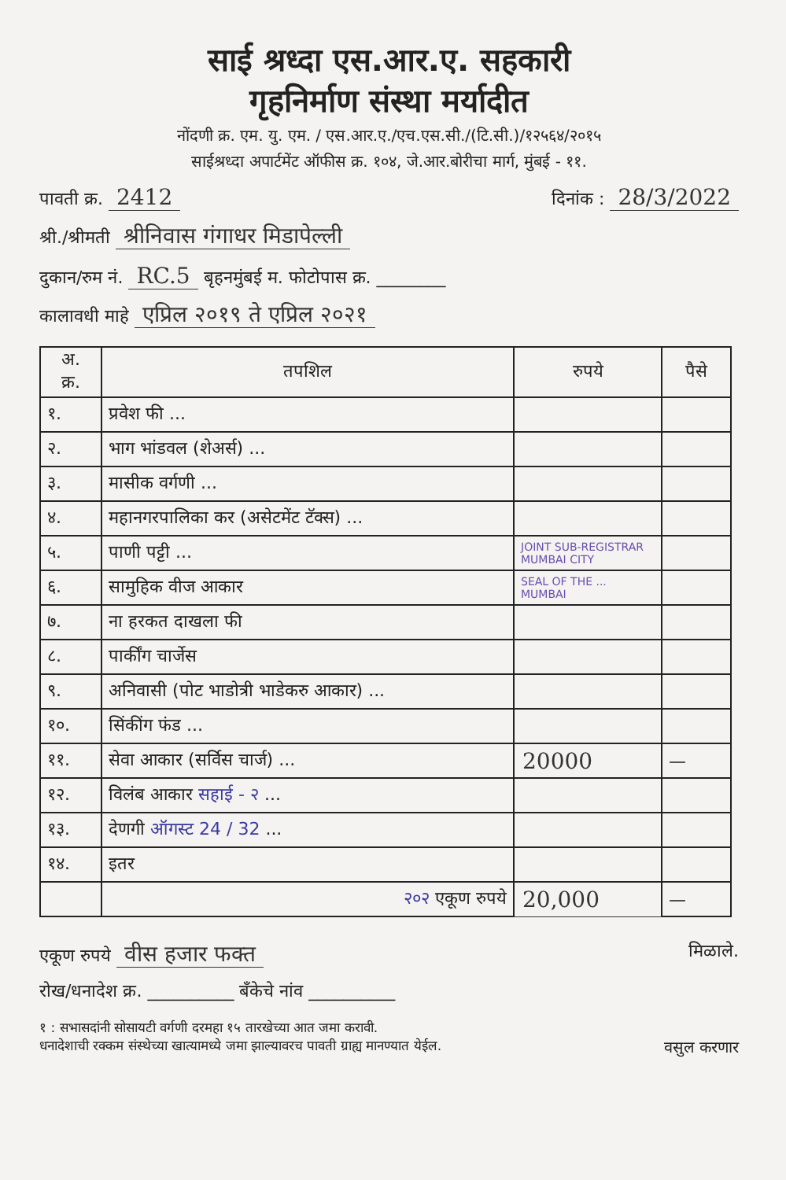साई श्रध्दा एस.आर.ए. सहकारी
गृहनिर्माण संस्था मर्यादीत
नोंदणी क्र. एम. यु. एम. / एस.आर.ए./एच.एस.सी./(टि.सी.)/१२५६४/२०१५
साईश्रध्दा अपार्टमेंट ऑफीस क्र. १०४, जे.आर.बोरीचा मार्ग, मुंबई - ११.
पावती क्र. 2412 दिनांक : 28/3/2022
श्री./श्रीमती श्रीनिवास गंगाधर मिडापेल्ली
दुकान/रुम नं. RC.5 बृहनमुंबई म. फोटोपास क्र. ________
कालावधी माहे एप्रिल २०१९ ते एप्रिल २०२१
| अ. क्र. | तपशिल | रुपये | पैसे |
| --- | --- | --- | --- |
| १. | प्रवेश फी ... | | |
| २. | भाग भांडवल (शेअर्स) ... | | |
| ३. | मासीक वर्गणी ... | | |
| ४. | महानगरपालिका कर (असेटमेंट टॅक्स) ... | | |
| ५. | पाणी पट्टी ... | JOINT SUB-REGISTRAR MUMBAI CITY | |
| ६. | सामुहिक वीज आकार | SEAL OF THE ... MUMBAI | |
| ७. | ना हरकत दाखला फी | | |
| ८. | पार्कींग चार्जेस | | |
| ९. | अनिवासी (पोट भाडोत्री भाडेकरु आकार) ... | | |
| १०. | सिंकींग फंड ... | | |
| ११. | सेवा आकार (सर्विस चार्ज) ... | 20000 | — |
| १२. | विलंब आकार सहाई - २ ... | | |
| १३. | देणगी ऑगस्ट 24 / 32 ... | | |
| १४. | इतर | | |
| | २०२ एकूण रुपये | 20,000 | — |
एकूण रुपये वीस हजार फक्त मिळाले.
रोख/धनादेश क्र. __________ बॅंकेचे नांव __________
१ : सभासदांनी सोसायटी वर्गणी दरमहा १५ तारखेच्या आत जमा करावी.
धनादेशाची रक्कम संस्थेच्या खात्यामध्ये जमा झाल्यावरच पावती ग्राह्य मानण्यात येईल. वसुल करणार